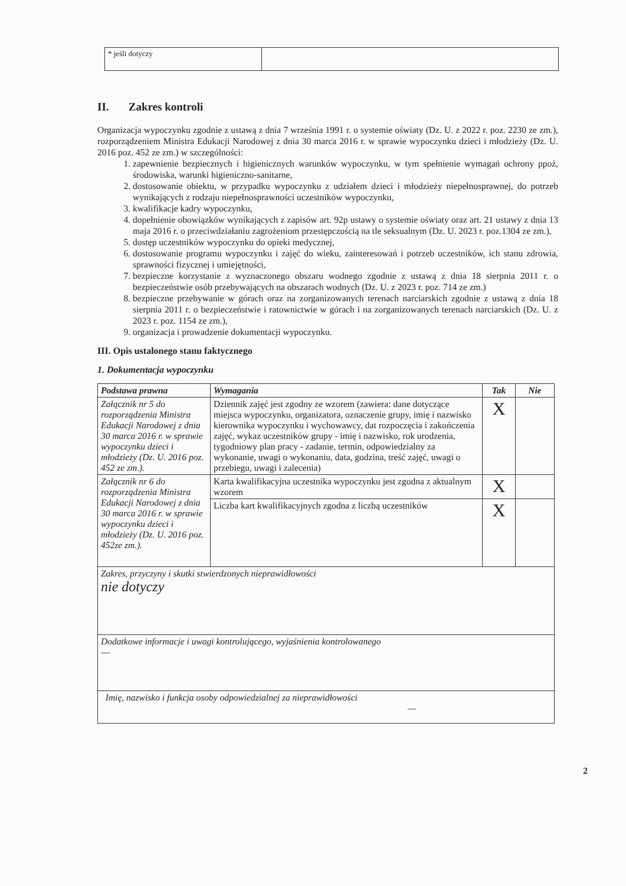| * jeśli dotyczy | |
II. Zakres kontroli
Organizacja wypoczynku zgodnie z ustawą z dnia 7 września 1991 r. o systemie oświaty (Dz. U. z 2022 r. poz. 2230 ze zm.), rozporządzeniem Ministra Edukacji Narodowej z dnia 30 marca 2016 r. w sprawie wypoczynku dzieci i młodzieży (Dz. U. 2016 poz. 452 ze zm.) w szczególności:
1. zapewnienie bezpiecznych i higienicznych warunków wypoczynku, w tym spełnienie wymagań ochrony ppoż, środowiska, warunki higieniczno-sanitarne,
2. dostosowanie obiektu, w przypadku wypoczynku z udziałem dzieci i młodzieży niepełnosprawnej, do potrzeb wynikających z rodzaju niepełnosprawności uczestników wypoczynku,
3. kwalifikacje kadry wypoczynku,
4. dopełnienie obowiązków wynikających z zapisów art. 92p ustawy o systemie oświaty oraz art. 21 ustawy z dnia 13 maja 2016 r. o przeciwdziałaniu zagrożeniom przestępczością na tle seksualnym (Dz. U. 2023 r. poz.1304 ze zm.),
5. dostęp uczestników wypoczynku do opieki medycznej,
6. dostosowanie programu wypoczynku i zajęć do wieku, zainteresowań i potrzeb uczestników, ich stanu zdrowia, sprawności fizycznej i umiejętności,
7. bezpieczne korzystanie z wyznaczonego obszaru wodnego zgodnie z ustawą z dnia 18 sierpnia 2011 r. o bezpieczeństwie osób przebywających na obszarach wodnych (Dz. U. z 2023 r. poz. 714 ze zm.)
8. bezpieczne przebywanie w górach oraz na zorganizowanych terenach narciarskich zgodnie z ustawą z dnia 18 sierpnia 2011 r. o bezpieczeństwie i ratownictwie w górach i na zorganizowanych terenach narciarskich (Dz. U. z 2023 r. poz. 1154 ze zm.),
9. organizacja i prowadzenie dokumentacji wypoczynku.
III. Opis ustalonego stanu faktycznego
1. Dokumentacja wypoczynku
| Podstawa prawna | Wymagania | Tak | Nie |
| --- | --- | --- | --- |
| Załącznik nr 5 do rozporządzenia Ministra Edukacji Narodowej z dnia 30 marca 2016 r. w sprawie wypoczynku dzieci i młodzieży (Dz. U. 2016 poz. 452 ze zm.). | Dziennik zajęć jest zgodny ze wzorem (zawiera: dane dotyczące miejsca wypoczynku, organizatora, oznaczenie grupy, imię i nazwisko kierownika wypoczynku i wychowawcy, dat rozpoczęcia i zakończenia zajęć, wykaz uczestników grupy - imię i nazwisko, rok urodzenia, tygodniowy plan pracy - zadanie, termin, odpowiedzialny za wykonanie, uwagi o wykonaniu, data, godzina, treść zajęć, uwagi o przebiegu, uwagi i zalecenia) | X | |
| Załącznik nr 6 do rozporządzenia Ministra Edukacji Narodowej z dnia 30 marca 2016 r. w sprawie wypoczynku dzieci i młodzieży (Dz. U. 2016 poz. 452ze zm.). | Karta kwalifikacyjna uczestnika wypoczynku jest zgodna z aktualnym wzorem | X | |
| | Liczba kart kwalifikacyjnych zgodna z liczbą uczestników | X | |
| Zakres, przyczyny i skutki stwierdzonych nieprawidłowości nie dotyczy | | | |
| Dodatkowe informacje i uwagi kontrolującego, wyjaśnienia kontrolowanego — | | | |
| Imię, nazwisko i funkcja osoby odpowiedzialnej za nieprawidłowości — | | | |
2